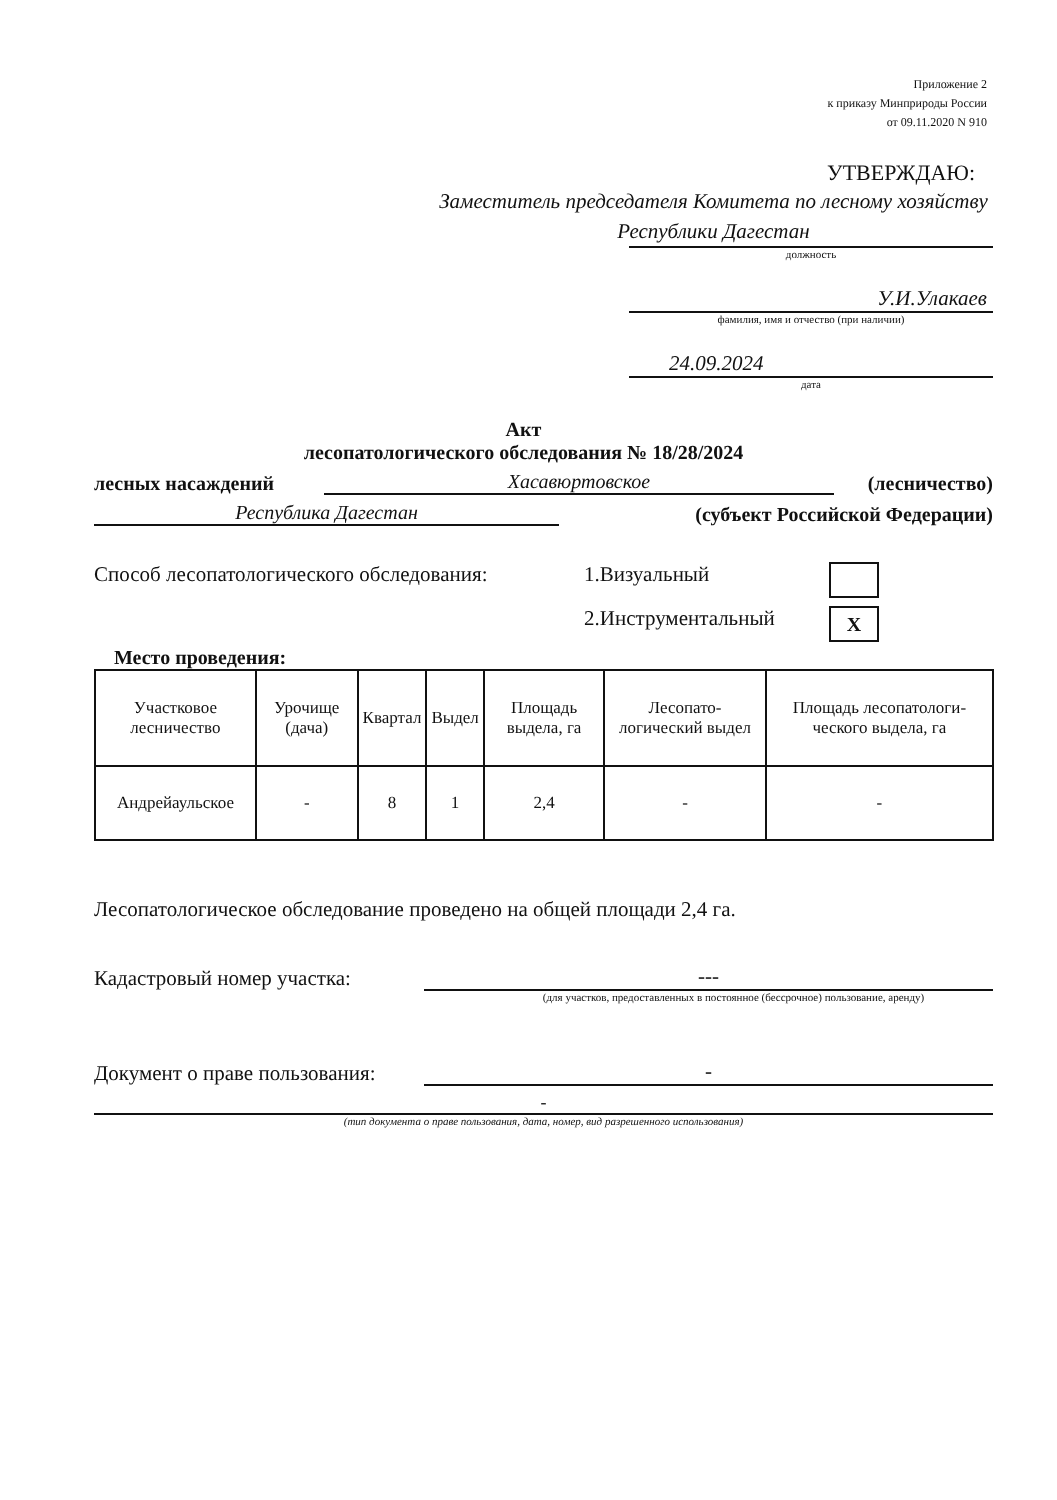Приложение 2
к приказу Минприроды России
от 09.11.2020 N 910
УТВЕРЖДАЮ:
Заместитель председателя Комитета по лесному хозяйству Республики Дагестан
должность
У.И.Улакаев
фамилия, имя и отчество (при наличии)
24.09.2024
дата
Акт
лесопатологического обследования № 18/28/2024
лесных насаждений Хасавюртовское (лесничество)
Республика Дагестан (субъект Российской Федерации)
Способ лесопатологического обследования: 1.Визуальный
2.Инструментальный X
Место проведения:
| Участковое лесничество | Урочище (дача) | Квартал | Выдел | Площадь выдела, га | Лесопато-логический выдел | Площадь лесопатологи-ческого выдела, га |
| --- | --- | --- | --- | --- | --- | --- |
| Андрейаульское | - | 8 | 1 | 2,4 | - | - |
Лесопатологическое обследование проведено на общей площади 2,4 га.
Кадастровый номер участка: ---
(для участков, предоставленных в постоянное (бессрочное) пользование, аренду)
Документ о праве пользования: -
-
(тип документа о праве пользования, дата, номер, вид разрешенного использования)